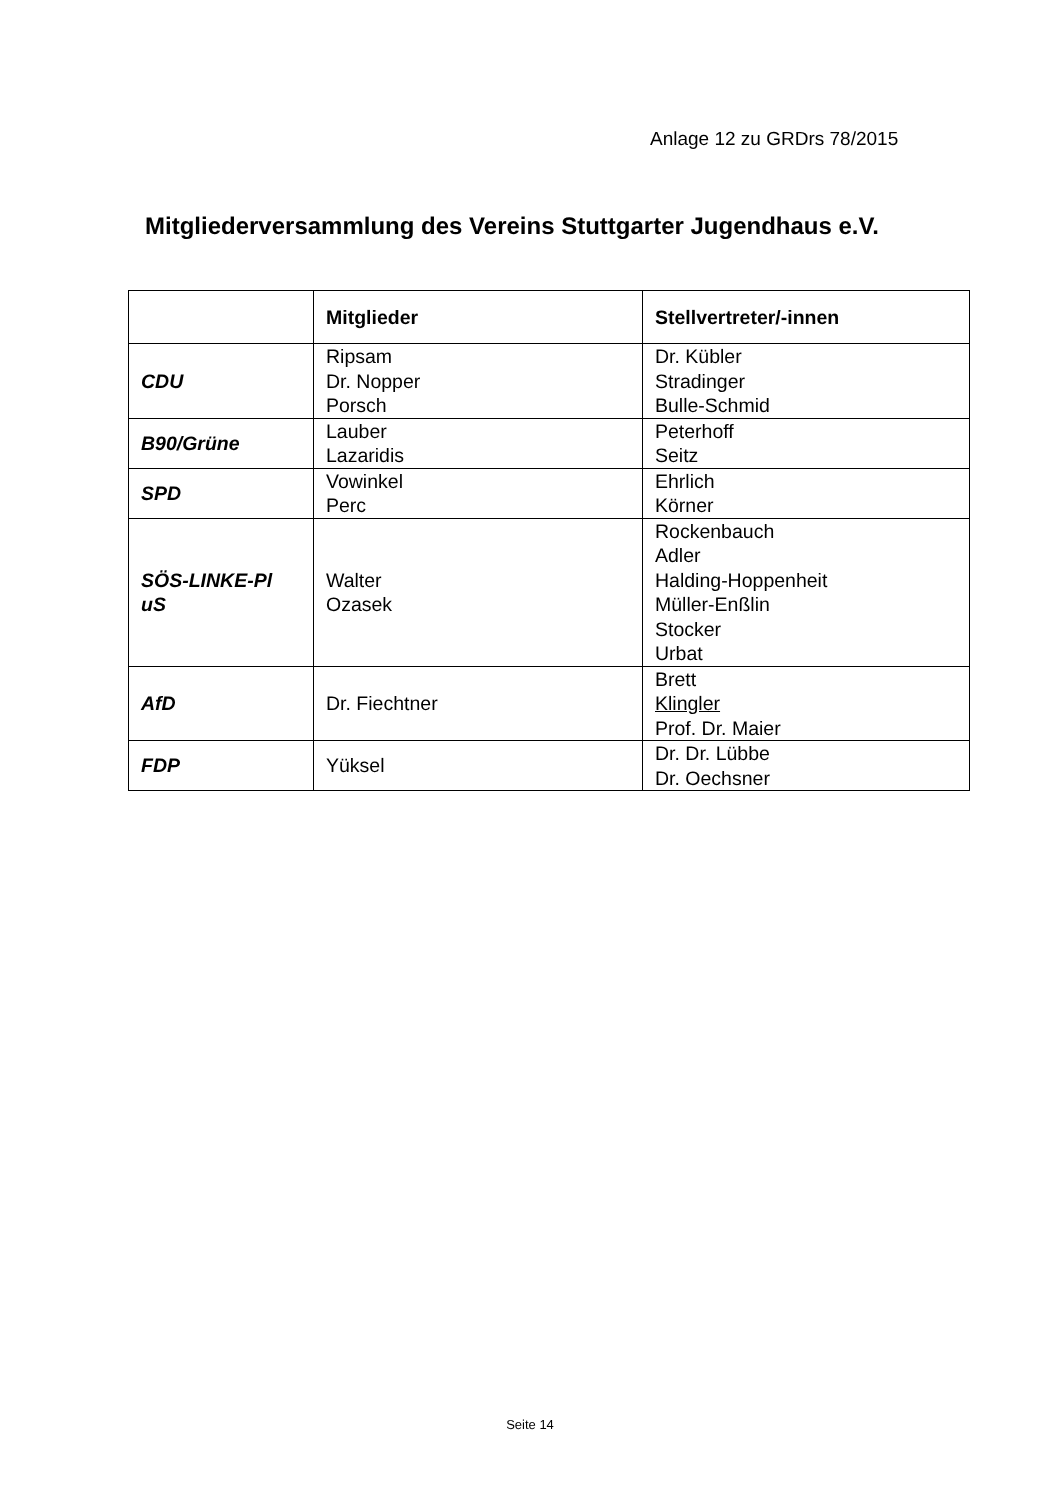Anlage 12 zu GRDrs 78/2015
Mitgliederversammlung des Vereins Stuttgarter Jugendhaus e.V.
| | Mitglieder | Stellvertreter/-innen |
| --- | --- | --- |
| CDU | Ripsam Dr. Nopper Porsch | Dr. Kübler Stradinger Bulle-Schmid |
| B90/Grüne | Lauber Lazaridis | Peterhoff Seitz |
| SPD | Vowinkel Perc | Ehrlich Körner |
| SÖS-LINKE-Pl uS | Walter Ozasek | Rockenbauch Adler Halding-Hoppenheit Müller-Enßlin Stocker Urbat |
| AfD | Dr. Fiechtner | Brett Klingler Prof. Dr. Maier |
| FDP | Yüksel | Dr. Dr. Lübbe Dr. Oechsner |
Seite 14